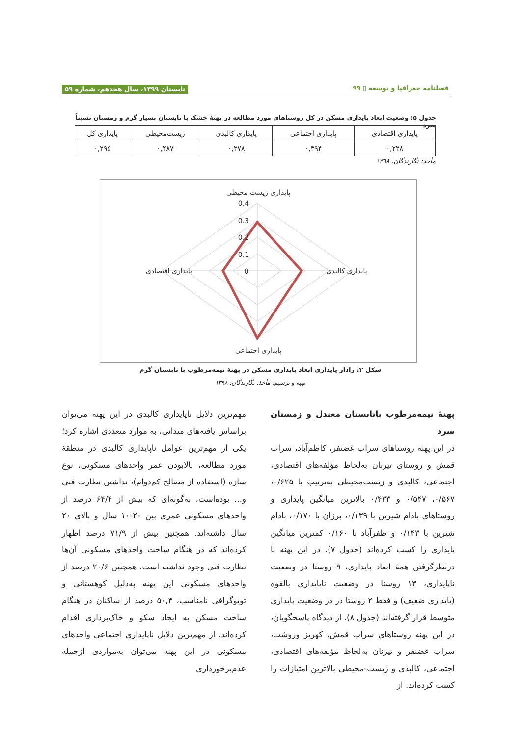فصلنامه جغرافیا و توسعه ▯ ۹۹ تابستان ۱۳۹۹، سال هجدهم، شماره ۵۹
جدول ۵: وضعیت ابعاد پایداری مسکن در کل روستاهای مورد مطالعه در پهنهٔ خشک با تابستان بسیار گرم و زمستان نسبتاً سرد
| پایداری اقتصادی | پایداری اجتماعی | پایداری کالبدی | زیست‌محیطی | پایداری کل |
| --- | --- | --- | --- | --- |
| ۰,۲۲۸ | ۰,۳۹۴ | ۰,۲۷۸ | ۰,۲۸۷ | ۰,۲۹۵ |
مأخذ: نگارندگان، ۱۳۹۸
پایداری زیست محیطی
0.4
0.3
0.2
0.1
0
پایداری اقتصادی
پایداری کالبدی
پایداری اجتماعی
شکل ۲: رادار پایداری ابعاد پایداری مسکن در پهنهٔ نیمه‌مرطوب با تابستان گرم
تهیه و ترسیم: مأخذ: نگارندگان، ۱۳۹۸
پهنهٔ نیمه‌مرطوب باتابستان معتدل و زمستان سرد
در این پهنه روستاهای سراب غضنفر، کاظم‌آباد، سراب قمش و روستای تیرنان به‌لحاظ مؤلفه‌های اقتصادی، اجتماعی، کالبدی و زیست‌محیطی به‌ترتیب با ۰/۶۲۵، ۰/۵۶۷، ۰/۵۴۷ و ۰/۴۳۳ بالاترین میانگین پایداری و روستاهای بادام شیرین با ۰/۱۳۹، برزان با ۰/۱۷۰، بادام شیرین با ۰/۱۴۳ و ظفرآباد با ۰/۱۶۰ کمترین میانگین پایداری را کسب کرده‌اند (جدول ۷). در این پهنه با درنظرگرفتن همهٔ ابعاد پایداری، ۹ روستا در وضعیت ناپایداری، ۱۳ روستا در وضعیت ناپایداری بالقوه (پایداری ضعیف) و فقط ۲ روستا در در وضعیت پایداری متوسط قرار گرفته‌اند (جدول ۸). از دیدگاه پاسخگویان، در این پهنه روستاهای سراب قمش، کهریز وروشت، سراب غضنفر و تیرنان به‌لحاظ مؤلفه‌های اقتصادی، اجتماعی، کالبدی و زیست-محیطی بالاترین امتیازات را کسب کرده‌اند. از
مهم‌ترین دلایل ناپایداری کالبدی در این پهنه می‌توان براساس یافته‌های میدانی، به موارد متعددی اشاره کرد؛ یکی از مهم‌ترین عوامل ناپایداری کالبدی در منطقهٔ مورد مطالعه، بالابودن عمر واحدهای مسکونی، نوع سازه (استفاده از مصالح کم‌دوام)، نداشتن نظارت فنی و... بوده‌است، به‌گونه‌ای که بیش از ۶۴/۴ درصد از واحدهای مسکونی عمری بین ۲۰-۱۰ سال و بالای ۲۰ سال داشته‌اند. همچنین بیش از ۷۱/۹ درصد اظهار کرده‌اند که در هنگام ساخت واحدهای مسکونی آن‌ها نظارت فنی وجود نداشته است. همچنین ۲۰/۶ درصد از واحدهای مسکونی این پهنه به‌دلیل کوهستانی و توپوگرافی نامناسب، ۵۰,۴ درصد از ساکنان در هنگام ساخت مسکن به ایجاد سکو و خاک‌برداری اقدام کرده‌اند. از مهم‌ترین دلایل ناپایداری اجتماعی واحدهای مسکونی در این پهنه می‌توان به‌مواردی ازجمله عدم‌برخورداری